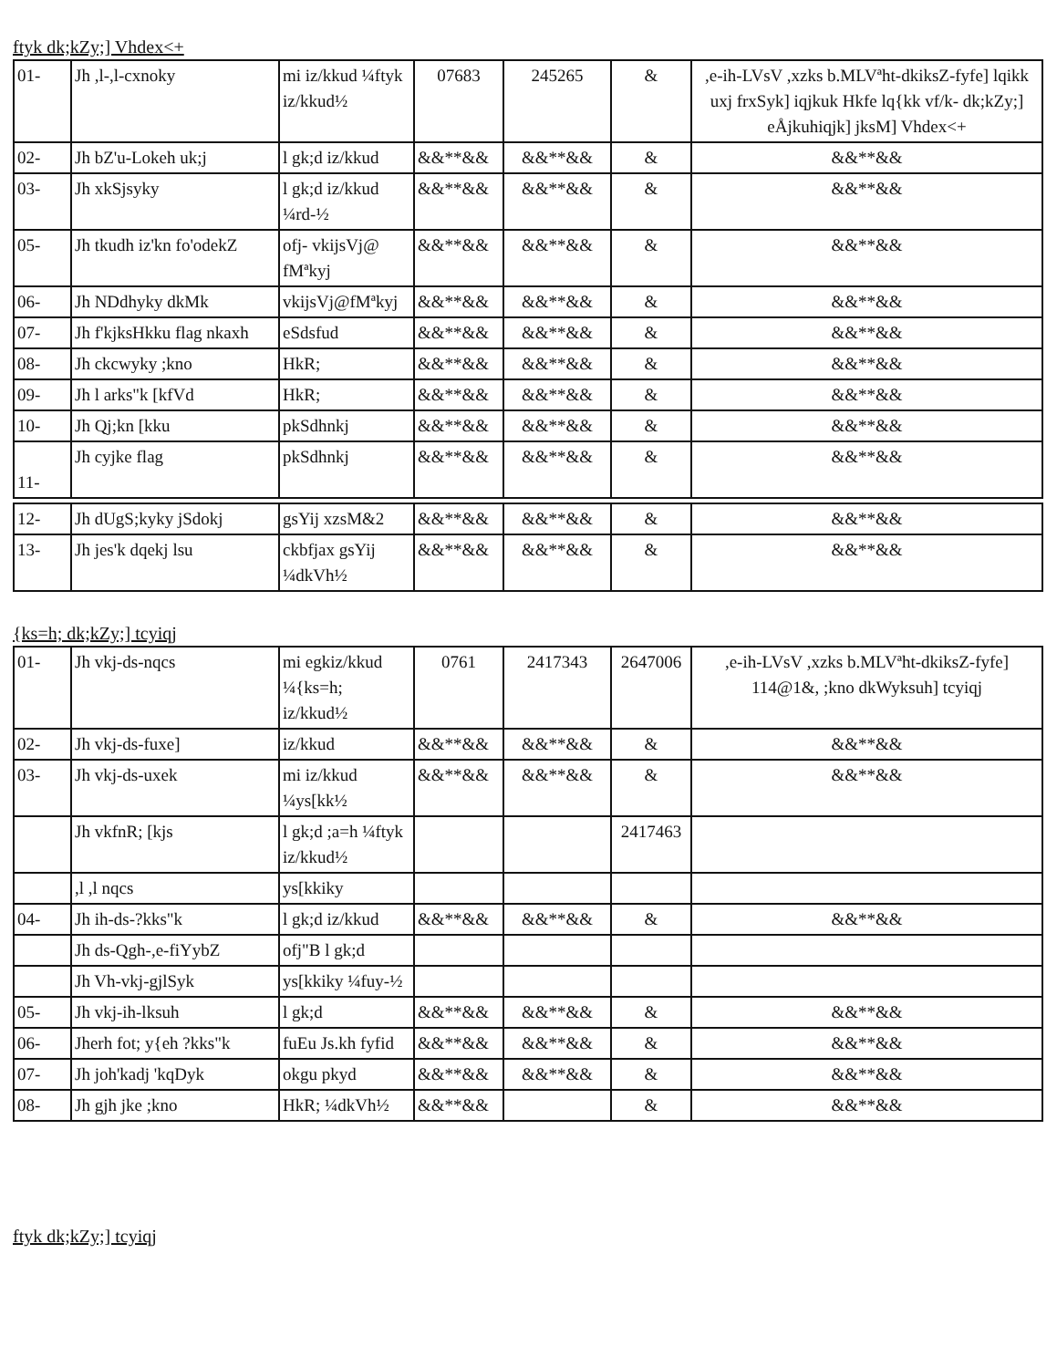ftyk dk;kZy;] Vhdex<+
| 01- | Jh ,l-,l-cxnoky | mi iz/kkud ¼ftyk iz/kkud½ | 07683 | 245265 | & | ,e-ih-LVsV ,xzks b.MLVªht-dkiksZ-fyfe] lqikk uxj frxSyk] iqjkuk Hkfe lq{kk vf/k- dk;kZy;] eÅjkuhiqjk] jksM] Vhdex<+ |
| 02- | Jh bZ'u-Lokeh uk;j | l gk;d iz/kkud | &&**&& | &&**&& | & | &&**&& |
| 03- | Jh xkSjsyky | l gk;d iz/kkud ¼rd-½ | &&**&& | &&**&& | & | &&**&& |
| 05- | Jh tkudh iz'kn fo'odekZ | ofj- vkijsVj@ fMªkyj | &&**&& | &&**&& | & | &&**&& |
| 06- | Jh NDdhyky dkMk | vkijsVj@fMªkyj | &&**&& | &&**&& | & | &&**&& |
| 07- | Jh f'kjksHkku flag nkaxh | eSdsfud | &&**&& | &&**&& | & | &&**&& |
| 08- | Jh ckcwyky ;kno | HkR; | &&**&& | &&**&& | & | &&**&& |
| 09- | Jh l arks"k [kfVd | HkR; | &&**&& | &&**&& | & | &&**&& |
| 10- | Jh Qj;kn [kku | pkSdhnkj | &&**&& | &&**&& | & | &&**&& |
| 11- | Jh cyjke flag | pkSdhnkj | &&**&& | &&**&& | & | &&**&& |
| 12- | Jh dUgS;kyky jSdokj | gsYij xzsM&2 | &&**&& | &&**&& | & | &&**&& |
| 13- | Jh jes'k dqekj lsu | ckbfjax gsYij ¼dkVh½ | &&**&& | &&**&& | & | &&**&& |
{ks=h; dk;kZy;] tcyiqj
| 01- | Jh vkj-ds-nqcs | mi egkiz/kkud ¼{ks=h; iz/kkud½ | 0761 | 2417343 | 2647006 | ,e-ih-LVsV ,xzks b.MLVªht-dkiksZ-fyfe] 114@1&, ;kno dkWyksuh] tcyiqj |
| 02- | Jh vkj-ds-fuxe] | iz/kkud | &&**&& | &&**&& | & | &&**&& |
| 03- | Jh vkj-ds-uxek | mi iz/kkud ¼ys[kk½ | &&**&& | &&**&& | & | &&**&& |
| | Jh vkfnR; [kjs | l gk;d ;a=h ¼ftyk iz/kkud½ | | | 2417463 | |
| | ,l ,l nqcs | ys[kkiky | | | | |
| 04- | Jh ih-ds-?kks"k | l gk;d iz/kkud | &&**&& | &&**&& | & | &&**&& |
| | Jh ds-Qgh-,e-fiYybZ | ofj"B l gk;d | | | | |
| | Jh Vh-vkj-gjlSyk | ys[kkiky ¼fuy-½ | | | | |
| 05- | Jh vkj-ih-lksuh | l gk;d | &&**&& | &&**&& | & | &&**&& |
| 06- | Jherh fot; y{eh ?kks"k | fuEu Js.kh fyfid | &&**&& | &&**&& | & | &&**&& |
| 07- | Jh joh'kadj 'kqDyk | okgu pkyd | &&**&& | &&**&& | & | &&**&& |
| 08- | Jh gjh jke ;kno | HkR; ¼dkVh½ | &&**&& | | & | &&**&& |
ftyk dk;kZy;] tcyiqj